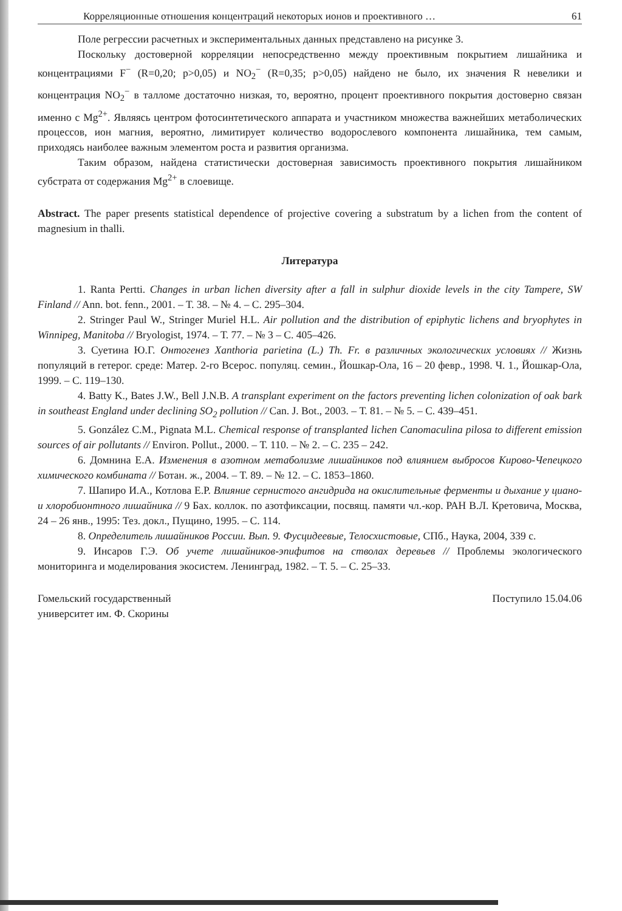Корреляционные отношения концентраций некоторых ионов и проективного … 61
Поле регрессии расчетных и экспериментальных данных представлено на рисунке 3.
Поскольку достоверной корреляции непосредственно между проективным покрытием лишайника и концентрациями F<sup>−</sup> (R=0,20; p>0,05) и NO<sub>2</sub><sup>−</sup> (R=0,35; p>0,05) найдено не было, их значения R невелики и концентрация NO<sub>2</sub><sup>−</sup> в талломе достаточно низкая, то, вероятно, процент проективного покрытия достоверно связан именно с Mg<sup>2+</sup>. Являясь центром фотосинтетического аппарата и участником множества важнейших метаболических процессов, ион магния, вероятно, лимитирует количество водорослевого компонента лишайника, тем самым, приходясь наиболее важным элементом роста и развития организма.
Таким образом, найдена статистически достоверная зависимость проективного покрытия лишайником субстрата от содержания Mg<sup>2+</sup> в слоевище.
Abstract. The paper presents statistical dependence of projective covering a substratum by a lichen from the content of magnesium in thalli.
Литература
1. Ranta Pertti. Changes in urban lichen diversity after a fall in sulphur dioxide levels in the city Tampere, SW Finland // Ann. bot. fenn., 2001. – Т. 38. – № 4. – С. 295–304.
2. Stringer Paul W., Stringer Muriel H.L. Air pollution and the distribution of epiphytic lichens and bryophytes in Winnipeg, Manitoba // Bryologist, 1974. – Т. 77. – № 3 – С. 405–426.
3. Суетина Ю.Г. Онтогенез Xanthoria parietina (L.) Th. Fr. в различных экологических условиях // Жизнь популяций в гетерог. среде: Матер. 2-го Всерос. популяц. семин., Йошкар-Ола, 16 – 20 февр., 1998. Ч. 1., Йошкар-Ола, 1999. – С. 119–130.
4. Batty K., Bates J.W., Bell J.N.B. A transplant experiment on the factors preventing lichen colonization of oak bark in southeast England under declining SO<sub>2</sub> pollution // Can. J. Bot., 2003. – Т. 81. – № 5. – С. 439–451.
5. González C.M., Pignata M.L. Chemical response of transplanted lichen Canomaculina pilosa to different emission sources of air pollutants // Environ. Pollut., 2000. – Т. 110. – № 2. – С. 235 – 242.
6. Домнина Е.А. Изменения в азотном метаболизме лишайников под влиянием выбросов Кирово-Чепецкого химического комбината // Ботан. ж., 2004. – Т. 89. – № 12. – С. 1853–1860.
7. Шапиро И.А., Котлова Е.Р. Влияние сернистого ангидрида на окислительные ферменты и дыхание у циано- и хлоробионтного лишайника // 9 Бах. коллок. по азотфиксации, посвящ. памяти чл.-кор. РАН В.Л. Кретовича, Москва, 24 – 26 янв., 1995: Тез. докл., Пущино, 1995. – С. 114.
8. Определитель лишайников России. Вып. 9. Фусцидеевые, Телосхистовые, СПб., Наука, 2004, 339 с.
9. Инсаров Г.Э. Об учете лишайников-эпифитов на стволах деревьев // Проблемы экологического мониторинга и моделирования экосистем. Ленинград, 1982. – Т. 5. – С. 25–33.
Гомельский государственный
университет им. Ф. Скорины Поступило 15.04.06